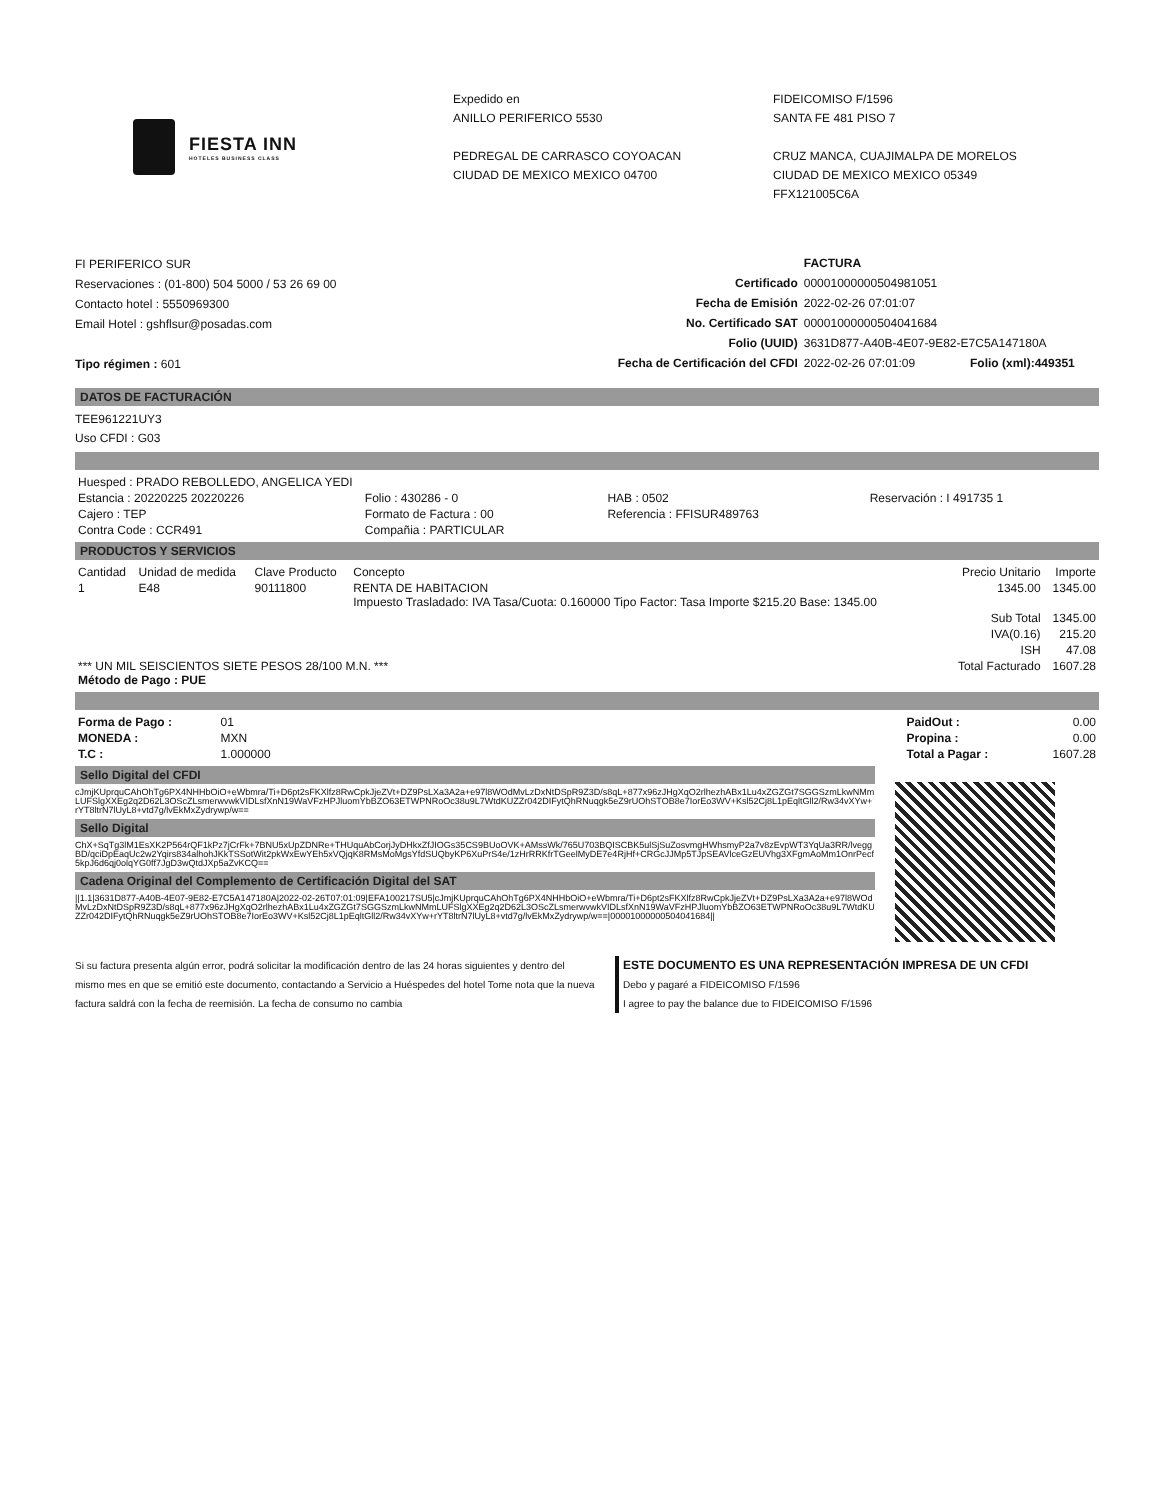FIESTA INN
HOTELES BUSINESS CLASS
Expedido en
ANILLO PERIFERICO 5530
PEDREGAL DE CARRASCO COYOACAN
CIUDAD DE MEXICO MEXICO 04700
FIDEICOMISO F/1596
SANTA FE 481 PISO 7
CRUZ MANCA, CUAJIMALPA DE MORELOS
CIUDAD DE MEXICO MEXICO 05349
FFX121005C6A
FI PERIFERICO SUR
Reservaciones : (01-800) 504 5000 / 53 26 69 00
Contacto hotel : 5550969300
Email Hotel : gshflsur@posadas.com
Tipo régimen : 601
| | FACTURA | |
| --- | --- | --- |
| Certificado | 00001000000504981051 | |
| Fecha de Emisión | 2022-02-26 07:01:07 | |
| No. Certificado SAT | 00001000000504041684 | |
| Folio (UUID) | 3631D877-A40B-4E07-9E82-E7C5A147180A | |
| Fecha de Certificación del CFDI | 2022-02-26 07:01:09 | Folio (xml):449351 |
DATOS DE FACTURACIÓN
TEE961221UY3
Uso CFDI : G03
| Huesped : PRADO REBOLLEDO, ANGELICA YEDI | | | |
| Estancia : 20220225 20220226 | Folio : 430286 - 0 | HAB : 0502 | Reservación : I 491735 1 |
| Cajero : TEP | Formato de Factura : 00 | Referencia : FFISUR489763 | |
| Contra Code : CCR491 | Compañia : PARTICULAR | | |
PRODUCTOS Y SERVICIOS
| Cantidad | Unidad de medida | Clave Producto | Concepto | Precio Unitario | Importe |
| --- | --- | --- | --- | --- | --- |
| 1 | E48 | 90111800 | RENTA DE HABITACION Impuesto Trasladado: IVA Tasa/Cuota: 0.160000 Tipo Factor: Tasa Importe $215.20 Base: 1345.00 | 1345.00 | 1345.00 |
| | | | | Sub Total | 1345.00 |
| | | | | IVA(0.16) | 215.20 |
| | | | | ISH | 47.08 |
| *** UN MIL SEISCIENTOS SIETE PESOS 28/100 M.N. *** Método de Pago : PUE | | | | Total Facturado | 1607.28 |
| Forma de Pago : | 01 | | PaidOut : | 0.00 |
| MONEDA : | MXN | | Propina : | 0.00 |
| T.C : | 1.000000 | | Total a Pagar : | 1607.28 |
Sello Digital del CFDI
cJmjKUprquCAhOhTg6PX4NHHbOiO+eWbmra/Ti+D6pt2sFKXlfz8RwCpkJjeZVt+DZ9PsLXa3A2a+e97l8WOdMvLzDxNtDSpR9Z3D/s8qL+877x96zJHgXqO2rlhezhABx1Lu4xZGZGt7SGGSzmLkwNMmLUFSlgXXEg2q2D62L3OScZLsmerwvwkVIDLsfXnN19WaVFzHPJluomYbBZO63ETWPNRoOc38u9L7WtdKUZZr042DIFytQhRNuqgk5eZ9rUOhSTOB8e7IorEo3WV+Ksl52Cj8L1pEqltGll2/Rw34vXYw+rYT8ltrN7lUyL8+vtd7g/lvEkMxZydrywp/w==
Sello Digital
ChX+SqTg3lM1EsXK2P564rQF1kPz7jCrFk+7BNU5xUpZDNRe+THUquAbCorjJyDHkxZfJIOGs35CS9BUoOVK+AMssWk/765U703BQISCBK5ulSjSuZosvmgHWhsmyP2a7v8zEvpWT3YqUa3RR/lveggBD/qciDpEaqUc2w2Yqirs834alhohJKkTSSotWit2pkWxEwYEh5xVQjqK8RMsMoMgsYfdSUQbyKP6XuPrS4e/1zHrRRKfrTGeelMyDE7e4RjHf+CRGcJJMp5TJpSEAVlceGzEUVhg3XFgmAoMm1OnrPecf5kpJ6d6qj0olqYG0ff7JgD3wQtdJXp5aZvKCQ==
Cadena Original del Complemento de Certificación Digital del SAT
||1.1|3631D877-A40B-4E07-9E82-E7C5A147180A|2022-02-26T07:01:09|EFA100217SU5|cJmjKUprquCAhOhTg6PX4NHHbOiO+eWbmra/Ti+D6pt2sFKXlfz8RwCpkJjeZVt+DZ9PsLXa3A2a+e97l8WOdMvLzDxNtDSpR9Z3D/s8qL+877x96zJHgXqO2rlhezhABx1Lu4xZGZGt7SGGSzmLkwNMmLUFSlgXXEg2q2D62L3OScZLsmerwvwkVIDLsfXnN19WaVFzHPJluomYbBZO63ETWPNRoOc38u9L7WtdKUZZr042DIFytQhRNuqgk5eZ9rUOhSTOB8e7IorEo3WV+Ksl52Cj8L1pEqltGll2/Rw34vXYw+rYT8ltrN7lUyL8+vtd7g/lvEkMxZydrywp/w==|00001000000504041684||
Si su factura presenta algún error, podrá solicitar la modificación dentro de las 24 horas siguientes y dentro del mismo mes en que se emitió este documento, contactando a Servicio a Huéspedes del hotel Tome nota que la nueva factura saldrá con la fecha de reemisión. La fecha de consumo no cambia
ESTE DOCUMENTO ES UNA REPRESENTACIÓN IMPRESA DE UN CFDI
Debo y pagaré a FIDEICOMISO F/1596
I agree to pay the balance due to FIDEICOMISO F/1596